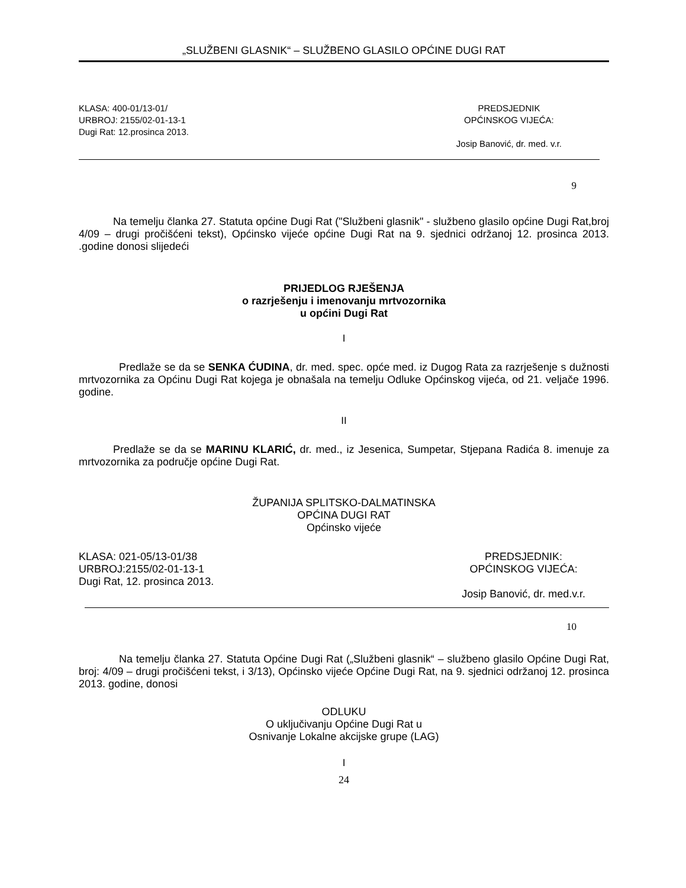„SLUŽBENI GLASNIK“ – SLUŽBENO GLASILO OPĆINE DUGI RAT
KLASA: 400-01/13-01/
URBROJ: 2155/02-01-13-1
Dugi Rat: 12.prosinca 2013.
PREDSJEDNIK
OPĆINSKOG VIJEĆA:
Josip Banović, dr. med. v.r.
9
Na temelju članka 27. Statuta općine Dugi Rat ("Službeni glasnik" - službeno glasilo općine Dugi Rat,broj 4/09 – drugi pročišćeni tekst), Općinsko vijeće općine Dugi Rat na 9. sjednici održanoj 12. prosinca 2013. .godine donosi slijedeći
PRIJEDLOG RJEŠENJA
o razrješenju i imenovanju mrtvozornika
u općini Dugi Rat
I
Predlaže se da se SENKA ĆUDINA, dr. med. spec. opće med. iz Dugog Rata za razrješenje s dužnosti mrtvozornika za Općinu Dugi Rat kojega je obnašala na temelju Odluke Općinskog vijeća, od 21. veljače 1996. godine.
II
Predlaže se da se MARINU KLARIĆ, dr. med., iz Jesenica, Sumpetar, Stjepana Radića 8. imenuje za mrtvozornika za područje općine Dugi Rat.
ŽUPANIJA SPLITSKO-DALMATINSKA
OPĆINA DUGI RAT
Općinsko vijeće
KLASA: 021-05/13-01/38
URBROJ:2155/02-01-13-1
Dugi Rat, 12. prosinca 2013.
PREDSJEDNIK:
OPĆINSKOG VIJEĆA:
Josip Banović, dr. med.v.r.
10
Na temelju članka 27. Statuta Općine Dugi Rat („Službeni glasnik“ – službeno glasilo Općine Dugi Rat, broj: 4/09 – drugi pročišćeni tekst, i 3/13), Općinsko vijeće Općine Dugi Rat, na 9. sjednici održanoj 12. prosinca 2013. godine, donosi
ODLUKU
O uključivanju Općine Dugi Rat u
Osnivanje Lokalne akcijske grupe (LAG)
I
24